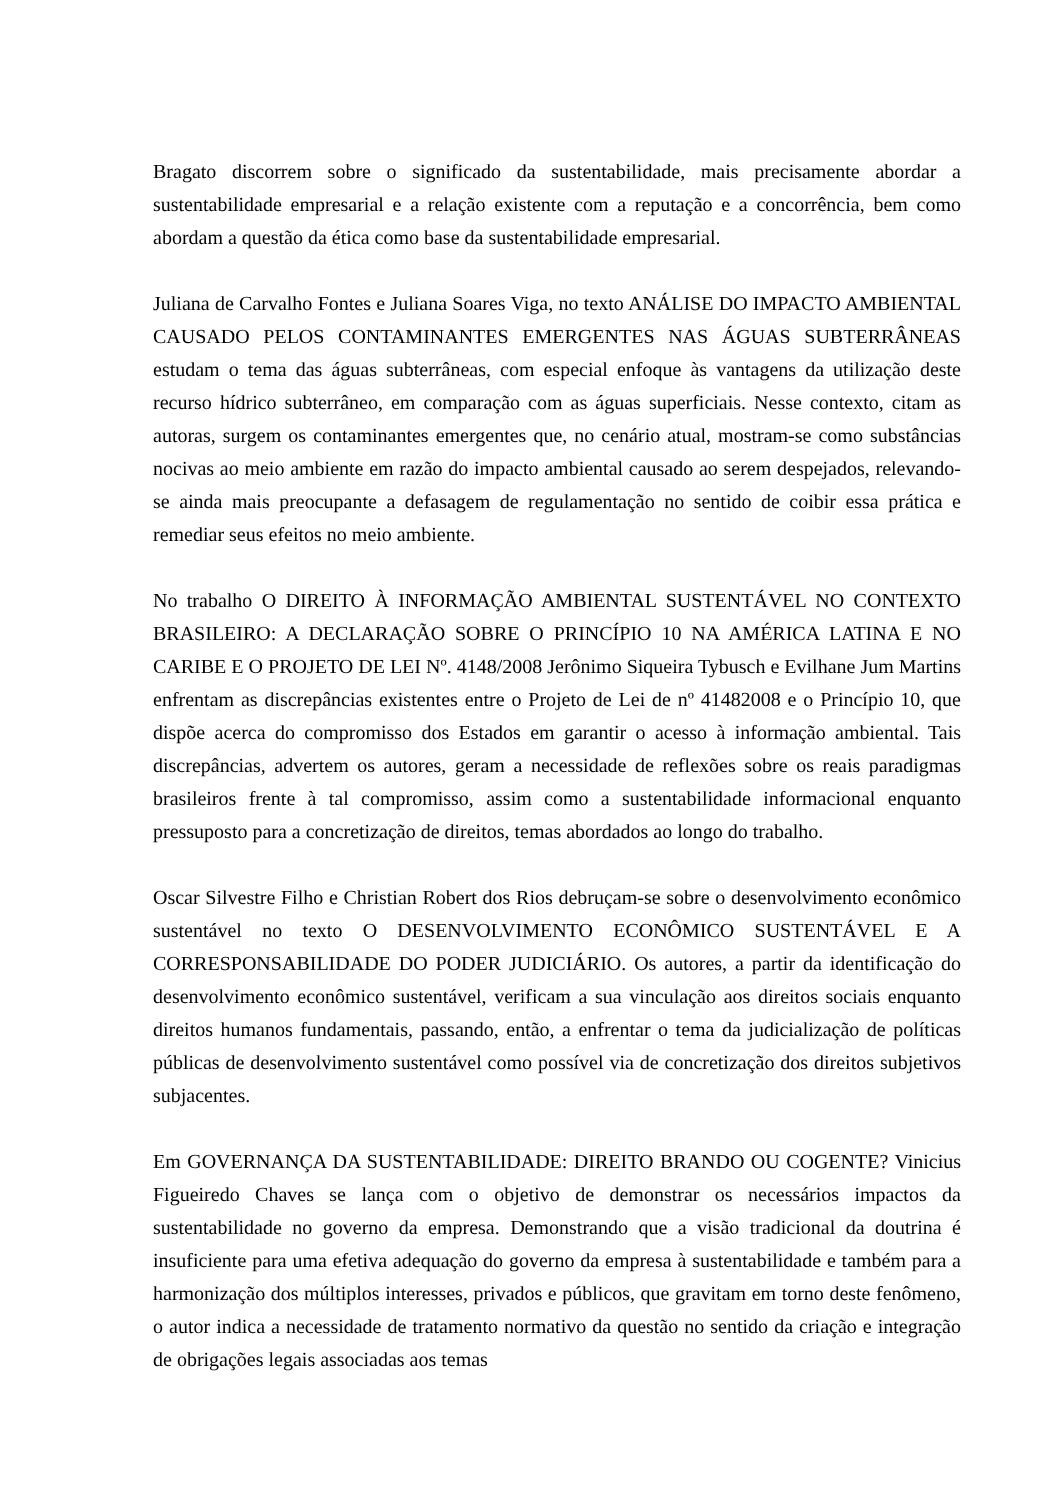Bragato discorrem sobre o significado da sustentabilidade, mais precisamente abordar a sustentabilidade empresarial e a relação existente com a reputação e a concorrência, bem como abordam a questão da ética como base da sustentabilidade empresarial.
Juliana de Carvalho Fontes e Juliana Soares Viga, no texto ANÁLISE DO IMPACTO AMBIENTAL CAUSADO PELOS CONTAMINANTES EMERGENTES NAS ÁGUAS SUBTERRÂNEAS estudam o tema das águas subterrâneas, com especial enfoque às vantagens da utilização deste recurso hídrico subterrâneo, em comparação com as águas superficiais. Nesse contexto, citam as autoras, surgem os contaminantes emergentes que, no cenário atual, mostram-se como substâncias nocivas ao meio ambiente em razão do impacto ambiental causado ao serem despejados, relevando-se ainda mais preocupante a defasagem de regulamentação no sentido de coibir essa prática e remediar seus efeitos no meio ambiente.
No trabalho O DIREITO À INFORMAÇÃO AMBIENTAL SUSTENTÁVEL NO CONTEXTO BRASILEIRO: A DECLARAÇÃO SOBRE O PRINCÍPIO 10 NA AMÉRICA LATINA E NO CARIBE E O PROJETO DE LEI Nº. 4148/2008 Jerônimo Siqueira Tybusch e Evilhane Jum Martins enfrentam as discrepâncias existentes entre o Projeto de Lei de nº 41482008 e o Princípio 10, que dispõe acerca do compromisso dos Estados em garantir o acesso à informação ambiental. Tais discrepâncias, advertem os autores, geram a necessidade de reflexões sobre os reais paradigmas brasileiros frente à tal compromisso, assim como a sustentabilidade informacional enquanto pressuposto para a concretização de direitos, temas abordados ao longo do trabalho.
Oscar Silvestre Filho e Christian Robert dos Rios debruçam-se sobre o desenvolvimento econômico sustentável no texto O DESENVOLVIMENTO ECONÔMICO SUSTENTÁVEL E A CORRESPONSABILIDADE DO PODER JUDICIÁRIO. Os autores, a partir da identificação do desenvolvimento econômico sustentável, verificam a sua vinculação aos direitos sociais enquanto direitos humanos fundamentais, passando, então, a enfrentar o tema da judicialização de políticas públicas de desenvolvimento sustentável como possível via de concretização dos direitos subjetivos subjacentes.
Em GOVERNANÇA DA SUSTENTABILIDADE: DIREITO BRANDO OU COGENTE? Vinicius Figueiredo Chaves se lança com o objetivo de demonstrar os necessários impactos da sustentabilidade no governo da empresa. Demonstrando que a visão tradicional da doutrina é insuficiente para uma efetiva adequação do governo da empresa à sustentabilidade e também para a harmonização dos múltiplos interesses, privados e públicos, que gravitam em torno deste fenômeno, o autor indica a necessidade de tratamento normativo da questão no sentido da criação e integração de obrigações legais associadas aos temas